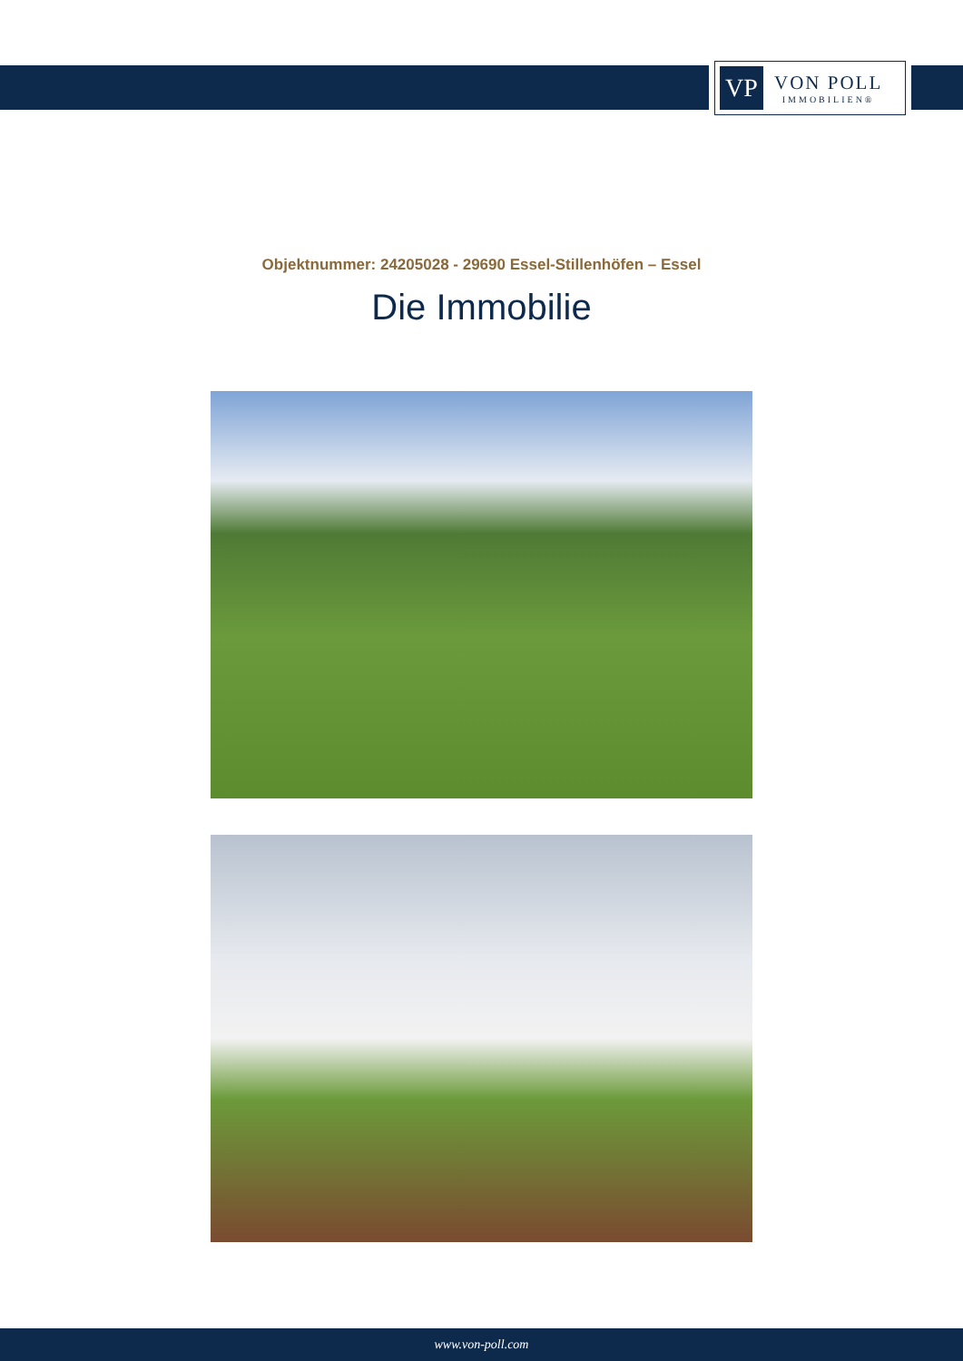VP
VON POLL
IMMOBILIEN®
Objektnummer: 24205028 - 29690 Essel-Stillenhöfen – Essel
Die Immobilie
www.von-poll.com